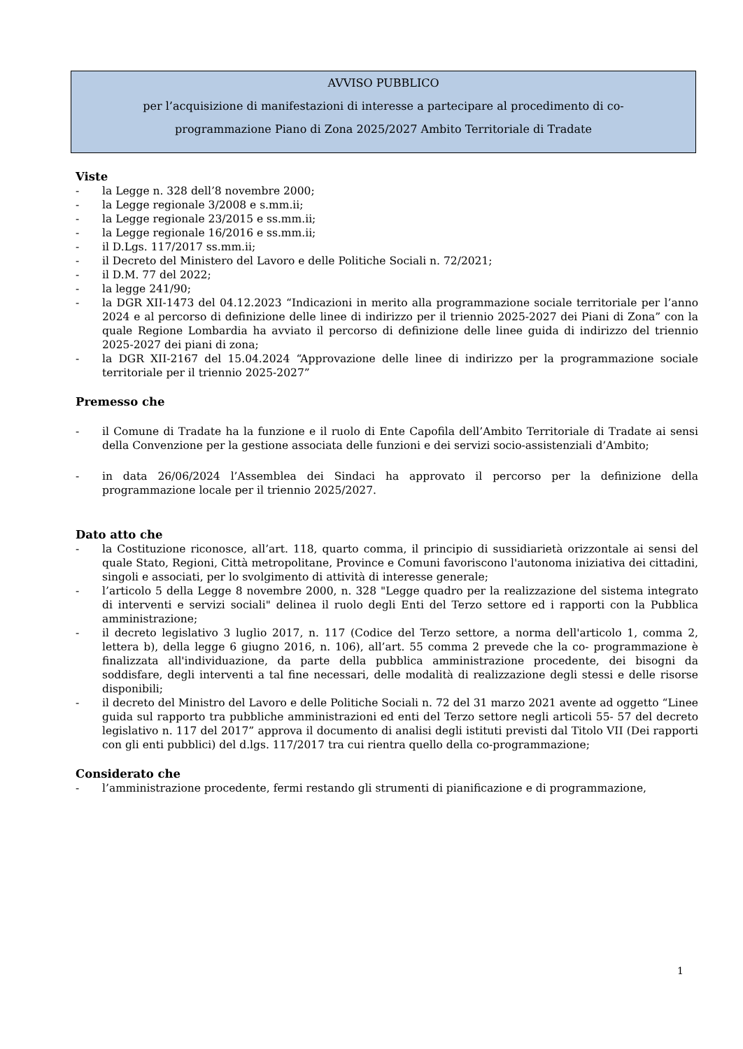AVVISO PUBBLICO
per l’acquisizione di manifestazioni di interesse a partecipare al procedimento di co-
programmazione Piano di Zona 2025/2027 Ambito Territoriale di Tradate
Viste
- la Legge n. 328 dell’8 novembre 2000;
- la Legge regionale 3/2008 e s.mm.ii;
- la Legge regionale 23/2015 e ss.mm.ii;
- la Legge regionale 16/2016 e ss.mm.ii;
- il D.Lgs. 117/2017 ss.mm.ii;
- il Decreto del Ministero del Lavoro e delle Politiche Sociali n. 72/2021;
- il D.M. 77 del 2022;
- la legge 241/90;
- la DGR XII-1473 del 04.12.2023 “Indicazioni in merito alla programmazione sociale territoriale per l’anno 2024 e al percorso di definizione delle linee di indirizzo per il triennio 2025-2027 dei Piani di Zona” con la quale Regione Lombardia ha avviato il percorso di definizione delle linee guida di indirizzo del triennio 2025-2027 dei piani di zona;
- la DGR XII-2167 del 15.04.2024 “Approvazione delle linee di indirizzo per la programmazione sociale territoriale per il triennio 2025-2027”
Premesso che
- il Comune di Tradate ha la funzione e il ruolo di Ente Capofila dell’Ambito Territoriale di Tradate ai sensi della Convenzione per la gestione associata delle funzioni e dei servizi socio-assistenziali d’Ambito;
- in data 26/06/2024 l’Assemblea dei Sindaci ha approvato il percorso per la definizione della programmazione locale per il triennio 2025/2027.
Dato atto che
- la Costituzione riconosce, all’art. 118, quarto comma, il principio di sussidiarietà orizzontale ai sensi del quale Stato, Regioni, Città metropolitane, Province e Comuni favoriscono l'autonoma iniziativa dei cittadini, singoli e associati, per lo svolgimento di attività di interesse generale;
- l’articolo 5 della Legge 8 novembre 2000, n. 328 "Legge quadro per la realizzazione del sistema integrato di interventi e servizi sociali" delinea il ruolo degli Enti del Terzo settore ed i rapporti con la Pubblica amministrazione;
- il decreto legislativo 3 luglio 2017, n. 117 (Codice del Terzo settore, a norma dell'articolo 1, comma 2, lettera b), della legge 6 giugno 2016, n. 106), all’art. 55 comma 2 prevede che la co- programmazione è finalizzata all'individuazione, da parte della pubblica amministrazione procedente, dei bisogni da soddisfare, degli interventi a tal fine necessari, delle modalità di realizzazione degli stessi e delle risorse disponibili;
- il decreto del Ministro del Lavoro e delle Politiche Sociali n. 72 del 31 marzo 2021 avente ad oggetto “Linee guida sul rapporto tra pubbliche amministrazioni ed enti del Terzo settore negli articoli 55- 57 del decreto legislativo n. 117 del 2017” approva il documento di analisi degli istituti previsti dal Titolo VII (Dei rapporti con gli enti pubblici) del d.lgs. 117/2017 tra cui rientra quello della co-programmazione;
Considerato che
- l’amministrazione procedente, fermi restando gli strumenti di pianificazione e di programmazione,
1